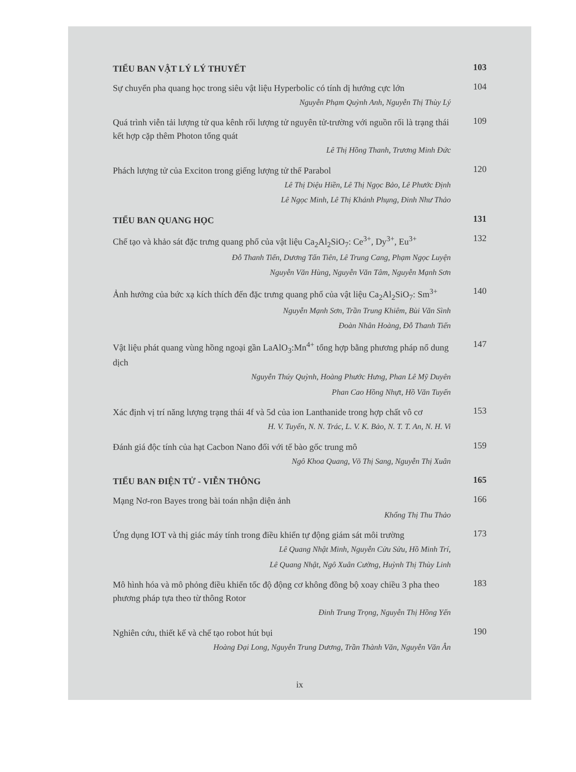TIỂU BAN VẬT LÝ LÝ THUYẾT
103
Sự chuyển pha quang học trong siêu vật liệu Hyperbolic có tính dị hướng cực lớn
104
Nguyễn Phạm Quỳnh Anh, Nguyễn Thị Thùy Lý
Quá trình viễn tải lượng tử qua kênh rối lượng tử nguyên tử-trường với nguồn rối là trạng thái kết hợp cặp thêm Photon tổng quát
109
Lê Thị Hồng Thanh, Trương Minh Đức
Phách lượng tử của Exciton trong giếng lượng tử thế Parabol
120
Lê Thị Diệu Hiền, Lê Thị Ngọc Bảo, Lê Phước Định
Lê Ngọc Minh, Lê Thị Khánh Phụng, Đinh Như Thảo
TIỂU BAN QUANG HỌC
131
Chế tạo và khảo sát đặc trưng quang phổ của vật liệu Ca<sub>2</sub>Al<sub>2</sub>SiO<sub>7</sub>: Ce<sup>3+</sup>, Dy<sup>3+</sup>, Eu<sup>3+</sup>
132
Đỗ Thanh Tiến, Dương Tấn Tiên, Lê Trung Cang, Phạm Ngọc Luyện
Nguyễn Văn Hùng, Nguyễn Văn Tâm, Nguyễn Mạnh Sơn
Ảnh hưởng của bức xạ kích thích đến đặc trưng quang phổ của vật liệu Ca<sub>2</sub>Al<sub>2</sub>SiO<sub>7</sub>: Sm<sup>3+</sup>
140
Nguyễn Mạnh Sơn, Trần Trung Khiêm, Bùi Văn Sình
Đoàn Nhân Hoàng, Đỗ Thanh Tiến
Vật liệu phát quang vùng hồng ngoại gần LaAlO<sub>3</sub>:Mn<sup>4+</sup> tổng hợp bằng phương pháp nổ dung dịch
147
Nguyễn Thúy Quỳnh, Hoàng Phước Hưng, Phan Lê Mỹ Duyên
Phan Cao Hồng Nhựt, Hồ Văn Tuyến
Xác định vị trí năng lượng trạng thái 4f và 5d của ion Lanthanide trong hợp chất vô cơ
153
H. V. Tuyến, N. N. Trác, L. V. K. Bảo, N. T. T. An, N. H. Vi
Đánh giá độc tính của hạt Cacbon Nano đối với tế bào gốc trung mô
159
Ngô Khoa Quang, Võ Thị Sang, Nguyễn Thị Xuân
TIỂU BAN ĐIỆN TỬ - VIỄN THÔNG
165
Mạng Nơ-ron Bayes trong bài toán nhận diện ảnh
166
Khổng Thị Thu Thảo
Ứng dụng IOT và thị giác máy tính trong điều khiển tự động giám sát môi trường
173
Lê Quang Nhật Minh, Nguyễn Cửu Sửu, Hồ Minh Trí,
Lê Quang Nhật, Ngô Xuân Cường, Huỳnh Thị Thùy Linh
Mô hình hóa và mô phỏng điều khiển tốc độ động cơ không đồng bộ xoay chiều 3 pha theo phương pháp tựa theo từ thông Rotor
183
Đinh Trung Trọng, Nguyễn Thị Hồng Yến
Nghiên cứu, thiết kế và chế tạo robot hút bụi
190
Hoàng Đại Long, Nguyễn Trung Dương, Trần Thành Văn, Nguyễn Văn Ân
ix